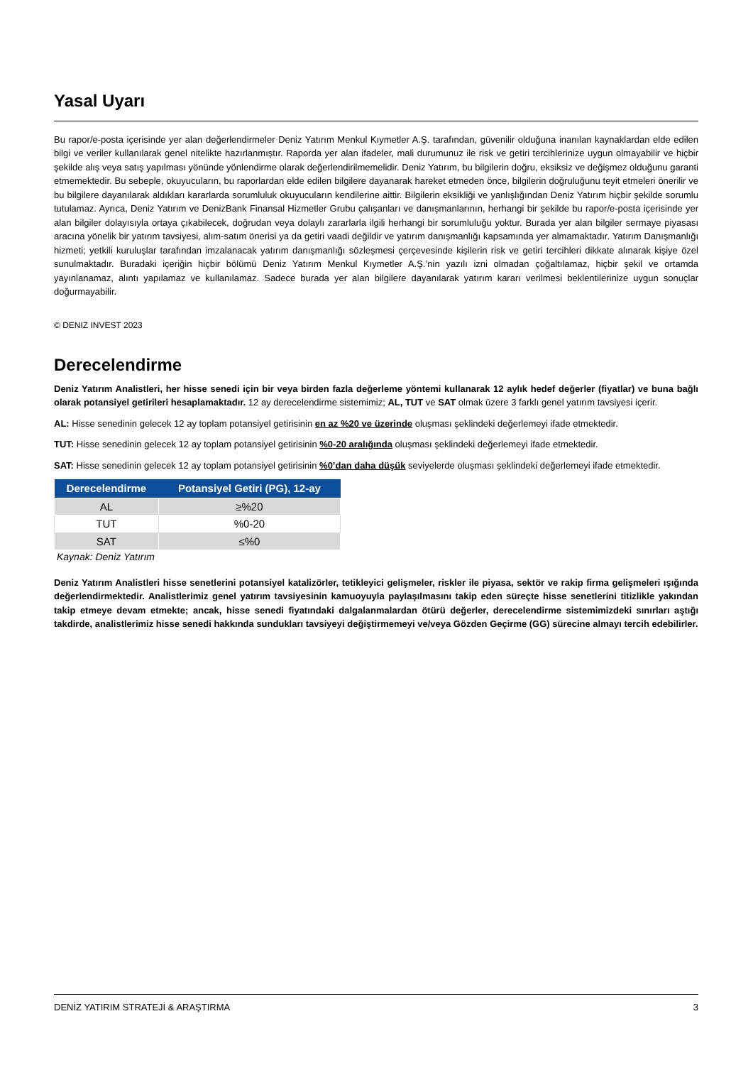Yasal Uyarı
Bu rapor/e-posta içerisinde yer alan değerlendirmeler Deniz Yatırım Menkul Kıymetler A.Ş. tarafından, güvenilir olduğuna inanılan kaynaklardan elde edilen bilgi ve veriler kullanılarak genel nitelikte hazırlanmıştır. Raporda yer alan ifadeler, mali durumunuz ile risk ve getiri tercihlerinize uygun olmayabilir ve hiçbir şekilde alış veya satış yapılması yönünde yönlendirme olarak değerlendirilmemelidir. Deniz Yatırım, bu bilgilerin doğru, eksiksiz ve değişmez olduğunu garanti etmemektedir. Bu sebeple, okuyucuların, bu raporlardan elde edilen bilgilere dayanarak hareket etmeden önce, bilgilerin doğruluğunu teyit etmeleri önerilir ve bu bilgilere dayanılarak aldıkları kararlarda sorumluluk okuyucuların kendilerine aittir. Bilgilerin eksikliği ve yanlışlığından Deniz Yatırım hiçbir şekilde sorumlu tutulamaz. Ayrıca, Deniz Yatırım ve DenizBank Finansal Hizmetler Grubu çalışanları ve danışmanlarının, herhangi bir şekilde bu rapor/e-posta içerisinde yer alan bilgiler dolayısıyla ortaya çıkabilecek, doğrudan veya dolaylı zararlarla ilgili herhangi bir sorumluluğu yoktur. Burada yer alan bilgiler sermaye piyasası aracına yönelik bir yatırım tavsiyesi, alım-satım önerisi ya da getiri vaadi değildir ve yatırım danışmanlığı kapsamında yer almamaktadır. Yatırım Danışmanlığı hizmeti; yetkili kuruluşlar tarafından imzalanacak yatırım danışmanlığı sözleşmesi çerçevesinde kişilerin risk ve getiri tercihleri dikkate alınarak kişiye özel sunulmaktadır. Buradaki içeriğin hiçbir bölümü Deniz Yatırım Menkul Kıymetler A.Ş.’nin yazılı izni olmadan çoğaltılamaz, hiçbir şekil ve ortamda yayınlanamaz, alıntı yapılamaz ve kullanılamaz. Sadece burada yer alan bilgilere dayanılarak yatırım kararı verilmesi beklentilerinize uygun sonuçlar doğurmayabilir.
© DENIZ INVEST 2023
Derecelendirme
Deniz Yatırım Analistleri, her hisse senedi için bir veya birden fazla değerleme yöntemi kullanarak 12 aylık hedef değerler (fiyatlar) ve buna bağlı olarak potansiyel getirileri hesaplamaktadır. 12 ay derecelendirme sistemimiz; AL, TUT ve SAT olmak üzere 3 farklı genel yatırım tavsiyesi içerir.
AL: Hisse senedinin gelecek 12 ay toplam potansiyel getirisinin en az %20 ve üzerinde oluşması şeklindeki değerlemeyi ifade etmektedir.
TUT: Hisse senedinin gelecek 12 ay toplam potansiyel getirisinin %0-20 aralığında oluşması şeklindeki değerlemeyi ifade etmektedir.
SAT: Hisse senedinin gelecek 12 ay toplam potansiyel getirisinin %0’dan daha düşük seviyelerde oluşması şeklindeki değerlemeyi ifade etmektedir.
| Derecelendirme | Potansiyel Getiri (PG), 12-ay |
| --- | --- |
| AL | ≥%20 |
| TUT | %0-20 |
| SAT | ≤%0 |
Kaynak: Deniz Yatırım
Deniz Yatırım Analistleri hisse senetlerini potansiyel katalizörler, tetikleyici gelişmeler, riskler ile piyasa, sektör ve rakip firma gelişmeleri ışığında değerlendirmektedir. Analistlerimiz genel yatırım tavsiyesinin kamuoyuyla paylaşılmasını takip eden süreçte hisse senetlerini titizlikle yakından takip etmeye devam etmekte; ancak, hisse senedi fiyatındaki dalgalanmalardan ötürü değerler, derecelendirme sistemimizdeki sınırları aştığı takdirde, analistlerimiz hisse senedi hakkında sundukları tavsiyeyi değiştirmemeyi ve/veya Gözden Geçirme (GG) sürecine almayı tercih edebilirler.
DENİZ YATIRIM STRATEJİ & ARAŞTIRMA 3